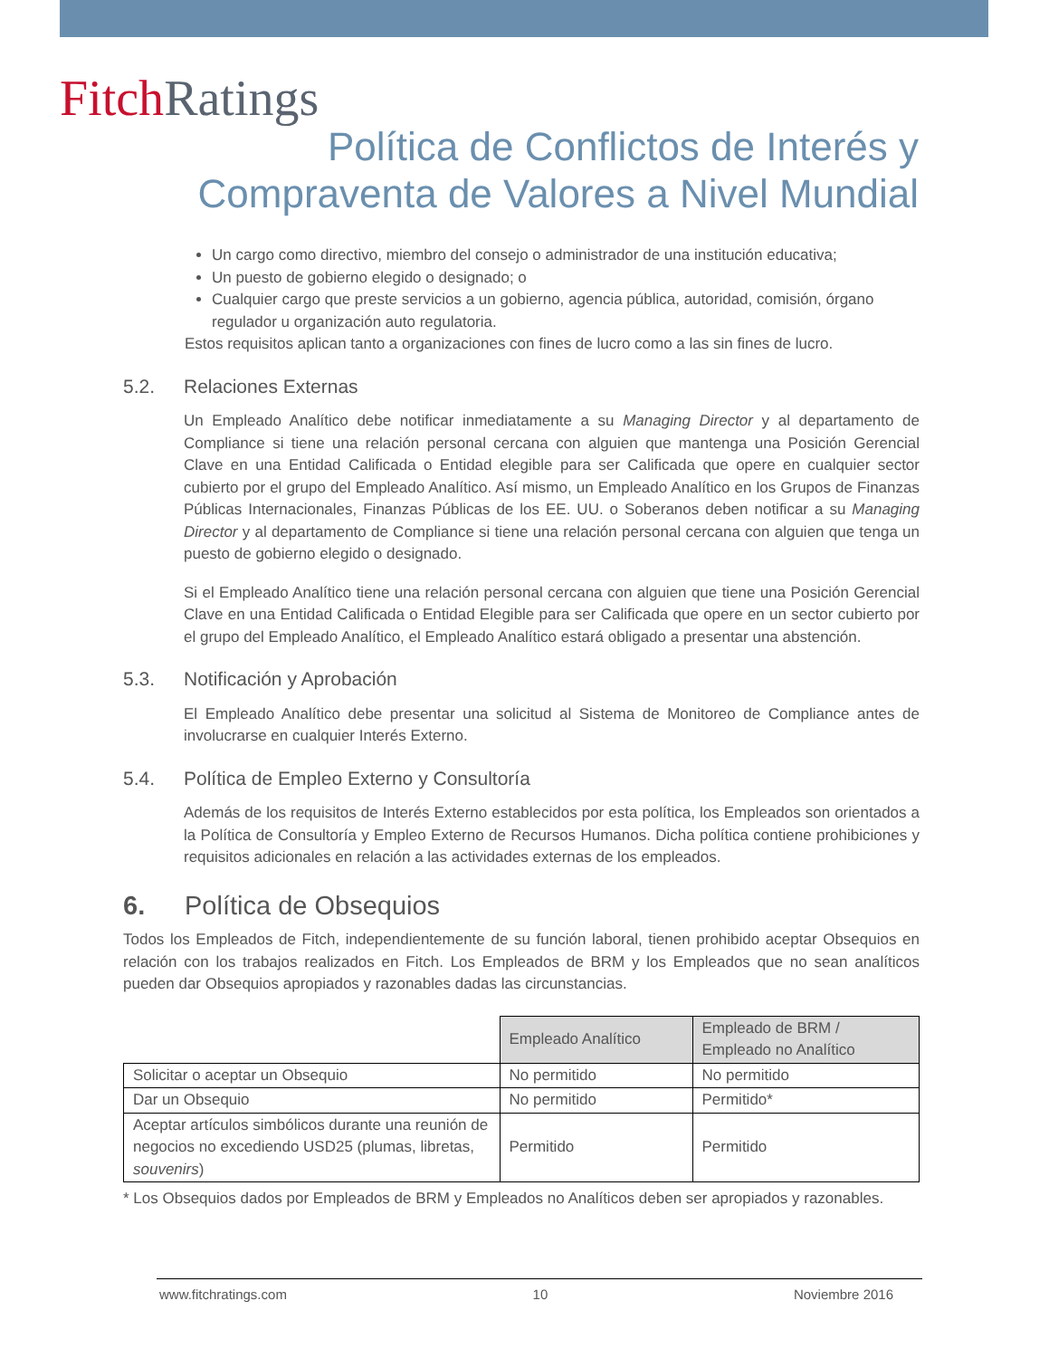Fitch Ratings
Política de Conflictos de Interés y
Compraventa de Valores a Nivel Mundial
Un cargo como directivo, miembro del consejo o administrador de una institución educativa;
Un puesto de gobierno elegido o designado; o
Cualquier cargo que preste servicios a un gobierno, agencia pública, autoridad, comisión, órgano regulador u organización auto regulatoria.
Estos requisitos aplican tanto a organizaciones con fines de lucro como a las sin fines de lucro.
5.2. Relaciones Externas
Un Empleado Analítico debe notificar inmediatamente a su Managing Director y al departamento de Compliance si tiene una relación personal cercana con alguien que mantenga una Posición Gerencial Clave en una Entidad Calificada o Entidad elegible para ser Calificada que opere en cualquier sector cubierto por el grupo del Empleado Analítico. Así mismo, un Empleado Analítico en los Grupos de Finanzas Públicas Internacionales, Finanzas Públicas de los EE. UU. o Soberanos deben notificar a su Managing Director y al departamento de Compliance si tiene una relación personal cercana con alguien que tenga un puesto de gobierno elegido o designado.
Si el Empleado Analítico tiene una relación personal cercana con alguien que tiene una Posición Gerencial Clave en una Entidad Calificada o Entidad Elegible para ser Calificada que opere en un sector cubierto por el grupo del Empleado Analítico, el Empleado Analítico estará obligado a presentar una abstención.
5.3. Notificación y Aprobación
El Empleado Analítico debe presentar una solicitud al Sistema de Monitoreo de Compliance antes de involucrarse en cualquier Interés Externo.
5.4. Política de Empleo Externo y Consultoría
Además de los requisitos de Interés Externo establecidos por esta política, los Empleados son orientados a la Política de Consultoría y Empleo Externo de Recursos Humanos. Dicha política contiene prohibiciones y requisitos adicionales en relación a las actividades externas de los empleados.
6. Política de Obsequios
Todos los Empleados de Fitch, independientemente de su función laboral, tienen prohibido aceptar Obsequios en relación con los trabajos realizados en Fitch. Los Empleados de BRM y los Empleados que no sean analíticos pueden dar Obsequios apropiados y razonables dadas las circunstancias.
| | Empleado Analítico | Empleado de BRM / Empleado no Analítico |
| Solicitar o aceptar un Obsequio | No permitido | No permitido |
| Dar un Obsequio | No permitido | Permitido* |
| Aceptar artículos simbólicos durante una reunión de negocios no excediendo USD25 (plumas, libretas, souvenirs ) | Permitido | Permitido |
* Los Obsequios dados por Empleados de BRM y Empleados no Analíticos deben ser apropiados y razonables.
www.fitchratings.com 10 Noviembre 2016